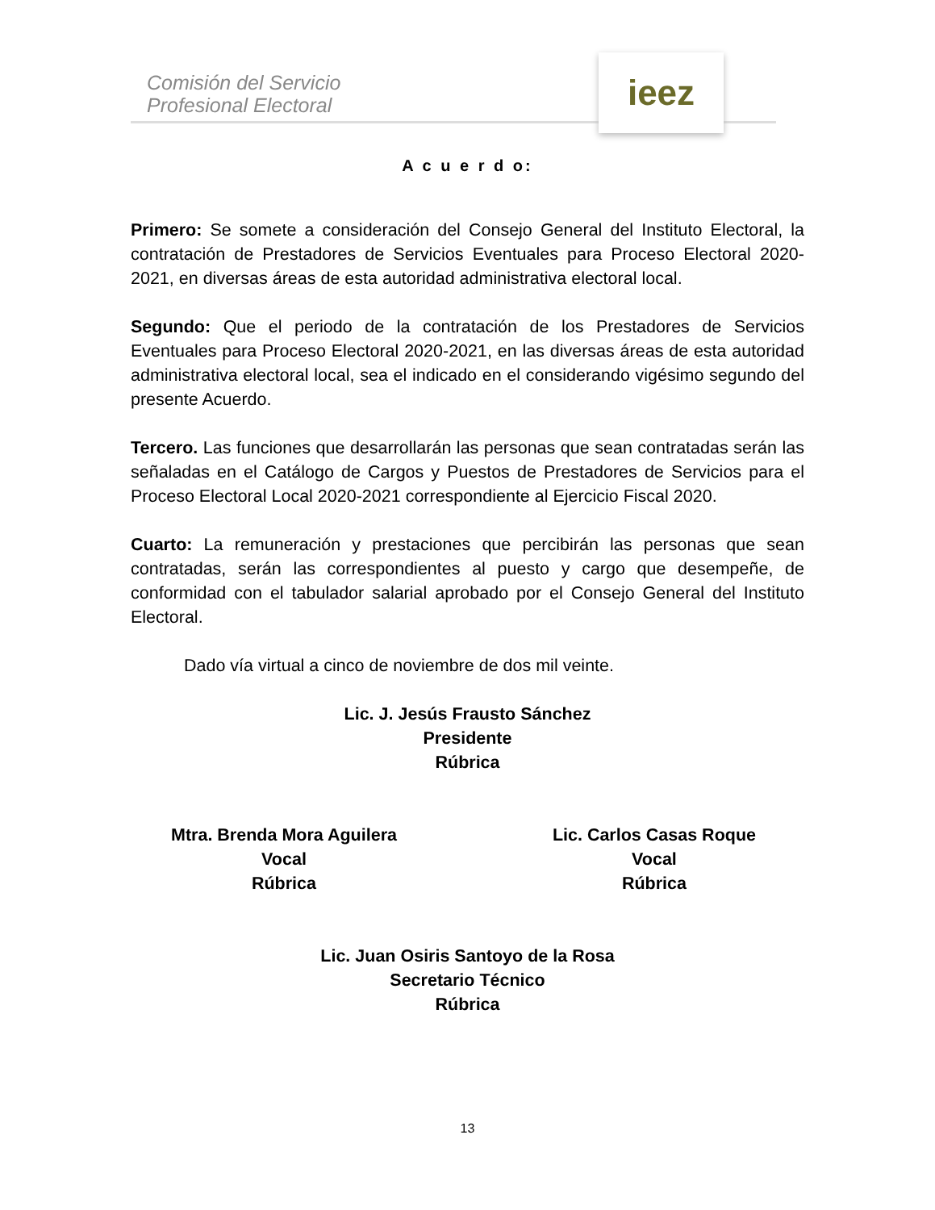Comisión del Servicio
Profesional Electoral
ieez
A c u e r d o:
Primero: Se somete a consideración del Consejo General del Instituto Electoral, la contratación de Prestadores de Servicios Eventuales para Proceso Electoral 2020-2021, en diversas áreas de esta autoridad administrativa electoral local.
Segundo: Que el periodo de la contratación de los Prestadores de Servicios Eventuales para Proceso Electoral 2020-2021, en las diversas áreas de esta autoridad administrativa electoral local, sea el indicado en el considerando vigésimo segundo del presente Acuerdo.
Tercero. Las funciones que desarrollarán las personas que sean contratadas serán las señaladas en el Catálogo de Cargos y Puestos de Prestadores de Servicios para el Proceso Electoral Local 2020-2021 correspondiente al Ejercicio Fiscal 2020.
Cuarto: La remuneración y prestaciones que percibirán las personas que sean contratadas, serán las correspondientes al puesto y cargo que desempeñe, de conformidad con el tabulador salarial aprobado por el Consejo General del Instituto Electoral.
Dado vía virtual a cinco de noviembre de dos mil veinte.
Lic. J. Jesús Frausto Sánchez
Presidente
Rúbrica
Mtra. Brenda Mora Aguilera
Vocal
Rúbrica
Lic. Carlos Casas Roque
Vocal
Rúbrica
Lic. Juan Osiris Santoyo de la Rosa
Secretario Técnico
Rúbrica
13